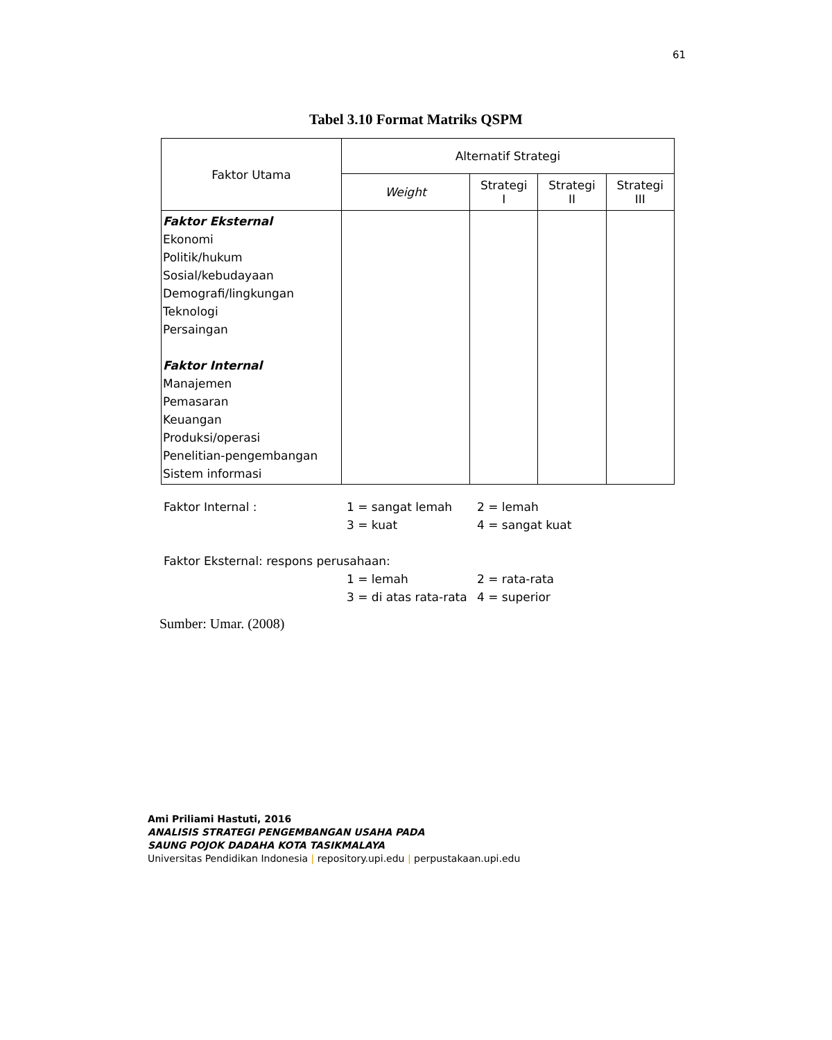61
Tabel 3.10 Format Matriks QSPM
| Faktor Utama | Alternatif Strategi | | | |
| --- | --- | --- | --- | --- |
| | Weight | Strategi I | Strategi II | Strategi III |
| Faktor Eksternal Ekonomi Politik/hukum Sosial/kebudayaan Demografi/lingkungan Teknologi Persaingan Faktor Internal Manajemen Pemasaran Keuangan Produksi/operasi Penelitian-pengembangan Sistem informasi | | | | |
| Faktor Internal : | 1 = sangat lemah | 2 = lemah |
| | 3 = kuat | 4 = sangat kuat |
| Faktor Eksternal: respons perusahaan: | | |
| | 1 = lemah | 2 = rata-rata |
| | 3 = di atas rata-rata | 4 = superior |
Sumber: Umar. (2008)
Ami Priliami Hastuti, 2016
ANALISIS STRATEGI PENGEMBANGAN USAHA PADA
SAUNG POJOK DADAHA KOTA TASIKMALAYA
Universitas Pendidikan Indonesia | repository.upi.edu | perpustakaan.upi.edu